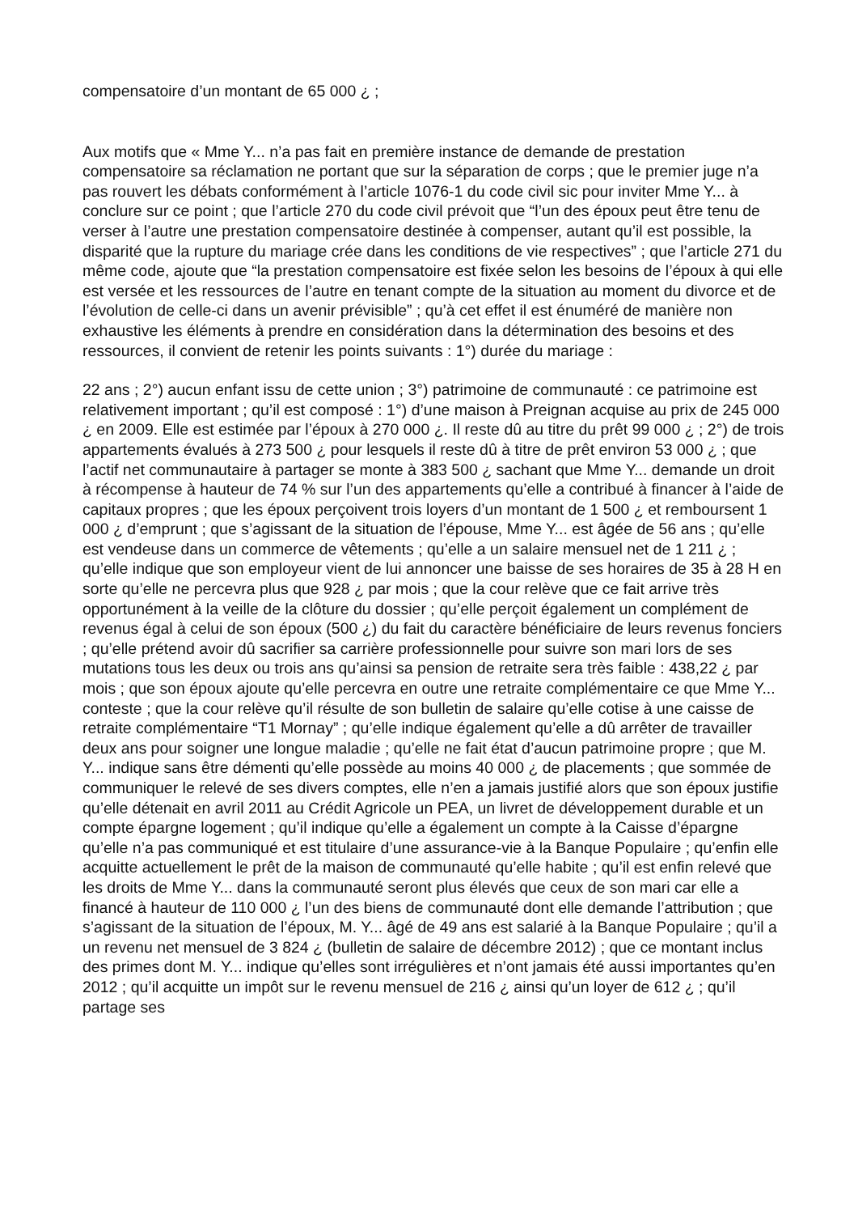compensatoire d’un montant de 65 000 ¿ ;
Aux motifs que « Mme Y... n’a pas fait en première instance de demande de prestation compensatoire sa réclamation ne portant que sur la séparation de corps ; que le premier juge n’a pas rouvert les débats conformément à l’article 1076-1 du code civil sic pour inviter Mme Y... à conclure sur ce point ; que l’article 270 du code civil prévoit que “l’un des époux peut être tenu de verser à l’autre une prestation compensatoire destinée à compenser, autant qu’il est possible, la disparité que la rupture du mariage crée dans les conditions de vie respectives” ; que l’article 271 du même code, ajoute que “la prestation compensatoire est fixée selon les besoins de l’époux à qui elle est versée et les ressources de l’autre en tenant compte de la situation au moment du divorce et de l’évolution de celle-ci dans un avenir prévisible” ; qu’à cet effet il est énuméré de manière non exhaustive les éléments à prendre en considération dans la détermination des besoins et des ressources, il convient de retenir les points suivants : 1°) durée du mariage :
22 ans ; 2°) aucun enfant issu de cette union ; 3°) patrimoine de communauté : ce patrimoine est relativement important ; qu’il est composé : 1°) d’une maison à Preignan acquise au prix de 245 000 ¿ en 2009. Elle est estimée par l’époux à 270 000 ¿. Il reste dû au titre du prêt 99 000 ¿ ; 2°) de trois appartements évalués à 273 500 ¿ pour lesquels il reste dû à titre de prêt environ 53 000 ¿ ; que l’actif net communautaire à partager se monte à 383 500 ¿ sachant que Mme Y... demande un droit à récompense à hauteur de 74 % sur l’un des appartements qu’elle a contribué à financer à l’aide de capitaux propres ; que les époux perçoivent trois loyers d’un montant de 1 500 ¿ et remboursent 1 000 ¿ d’emprunt ; que s’agissant de la situation de l’épouse, Mme Y... est âgée de 56 ans ; qu’elle est vendeuse dans un commerce de vêtements ; qu’elle a un salaire mensuel net de 1 211 ¿ ; qu’elle indique que son employeur vient de lui annoncer une baisse de ses horaires de 35 à 28 H en sorte qu’elle ne percevra plus que 928 ¿ par mois ; que la cour relève que ce fait arrive très opportunément à la veille de la clôture du dossier ; qu’elle perçoit également un complément de revenus égal à celui de son époux (500 ¿) du fait du caractère bénéficiaire de leurs revenus fonciers ; qu’elle prétend avoir dû sacrifier sa carrière professionnelle pour suivre son mari lors de ses mutations tous les deux ou trois ans qu’ainsi sa pension de retraite sera très faible : 438,22 ¿ par mois ; que son époux ajoute qu’elle percevra en outre une retraite complémentaire ce que Mme Y... conteste ; que la cour relève qu’il résulte de son bulletin de salaire qu’elle cotise à une caisse de retraite complémentaire “T1 Mornay” ; qu’elle indique également qu’elle a dû arrêter de travailler deux ans pour soigner une longue maladie ; qu’elle ne fait état d’aucun patrimoine propre ; que M. Y... indique sans être démenti qu’elle possède au moins 40 000 ¿ de placements ; que sommée de communiquer le relevé de ses divers comptes, elle n’en a jamais justifié alors que son époux justifie qu’elle détenait en avril 2011 au Crédit Agricole un PEA, un livret de développement durable et un compte épargne logement ; qu’il indique qu’elle a également un compte à la Caisse d’épargne qu’elle n’a pas communiqué et est titulaire d’une assurance-vie à la Banque Populaire ; qu’enfin elle acquitte actuellement le prêt de la maison de communauté qu’elle habite ; qu’il est enfin relevé que les droits de Mme Y... dans la communauté seront plus élevés que ceux de son mari car elle a financé à hauteur de 110 000 ¿ l’un des biens de communauté dont elle demande l’attribution ; que s’agissant de la situation de l’époux, M. Y... âgé de 49 ans est salarié à la Banque Populaire ; qu’il a un revenu net mensuel de 3 824 ¿ (bulletin de salaire de décembre 2012) ; que ce montant inclus des primes dont M. Y... indique qu’elles sont irrégulières et n’ont jamais été aussi importantes qu’en 2012 ; qu’il acquitte un impôt sur le revenu mensuel de 216 ¿ ainsi qu’un loyer de 612 ¿ ; qu’il partage ses